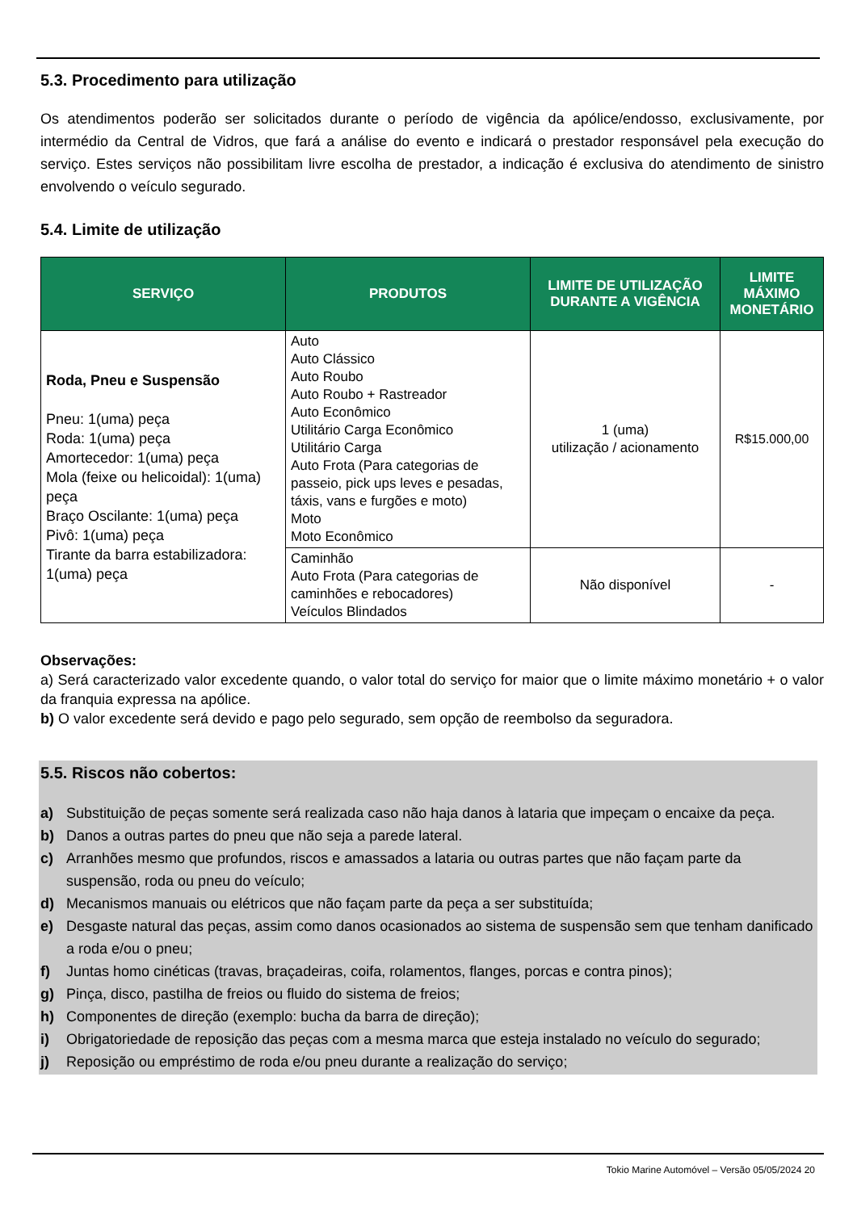5.3. Procedimento para utilização
Os atendimentos poderão ser solicitados durante o período de vigência da apólice/endosso, exclusivamente, por intermédio da Central de Vidros, que fará a análise do evento e indicará o prestador responsável pela execução do serviço. Estes serviços não possibilitam livre escolha de prestador, a indicação é exclusiva do atendimento de sinistro envolvendo o veículo segurado.
5.4. Limite de utilização
| SERVIÇO | PRODUTOS | LIMITE DE UTILIZAÇÃO DURANTE A VIGÊNCIA | LIMITE MÁXIMO MONETÁRIO |
| --- | --- | --- | --- |
| Roda, Pneu e Suspensão Pneu: 1(uma) peça Roda: 1(uma) peça Amortecedor: 1(uma) peça Mola (feixe ou helicoidal): 1(uma) peça Braço Oscilante: 1(uma) peça Pivô: 1(uma) peça Tirante da barra estabilizadora: 1(uma) peça | Auto Auto Clássico Auto Roubo Auto Roubo + Rastreador Auto Econômico Utilitário Carga Econômico Utilitário Carga Auto Frota (Para categorias de passeio, pick ups leves e pesadas, táxis, vans e furgões e moto) Moto Moto Econômico | 1 (uma) utilização / acionamento | R$15.000,00 |
| | Caminhão Auto Frota (Para categorias de caminhões e rebocadores) Veículos Blindados | Não disponível | - |
Observações:
a) Será caracterizado valor excedente quando, o valor total do serviço for maior que o limite máximo monetário + o valor da franquia expressa na apólice.
b) O valor excedente será devido e pago pelo segurado, sem opção de reembolso da seguradora.
5.5. Riscos não cobertos:
a) Substituição de peças somente será realizada caso não haja danos à lataria que impeçam o encaixe da peça.
b) Danos a outras partes do pneu que não seja a parede lateral.
c) Arranhões mesmo que profundos, riscos e amassados a lataria ou outras partes que não façam parte da suspensão, roda ou pneu do veículo;
d) Mecanismos manuais ou elétricos que não façam parte da peça a ser substituída;
e) Desgaste natural das peças, assim como danos ocasionados ao sistema de suspensão sem que tenham danificado a roda e/ou o pneu;
f) Juntas homo cinéticas (travas, braçadeiras, coifa, rolamentos, flanges, porcas e contra pinos);
g) Pinça, disco, pastilha de freios ou fluido do sistema de freios;
h) Componentes de direção (exemplo: bucha da barra de direção);
i) Obrigatoriedade de reposição das peças com a mesma marca que esteja instalado no veículo do segurado;
j) Reposição ou empréstimo de roda e/ou pneu durante a realização do serviço;
Tokio Marine Automóvel – Versão 05/05/2024 20